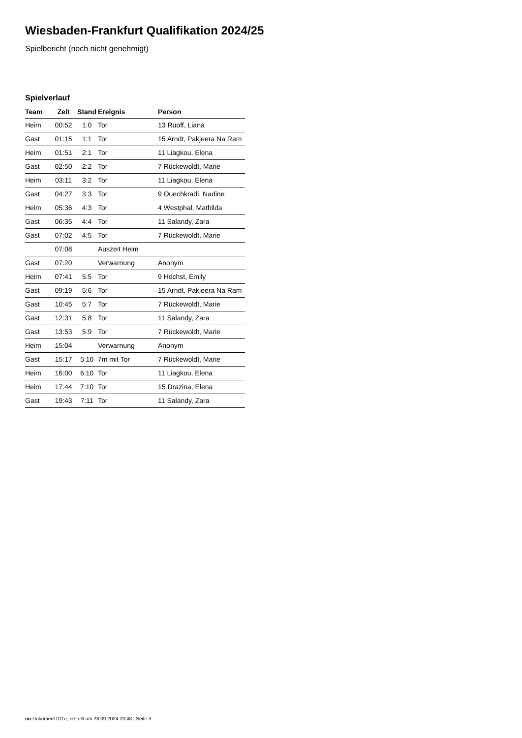Wiesbaden-Frankfurt Qualifikation 2024/25
Spielbericht (noch nicht genehmigt)
Spielverlauf
| Team | Zeit | Stand | Ereignis | Person |
| --- | --- | --- | --- | --- |
| Heim | 00:52 | 1:0 | Tor | 13 Ruoff, Liana |
| Gast | 01:15 | 1:1 | Tor | 15 Arndt, Pakjeera Na Ram |
| Heim | 01:51 | 2:1 | Tor | 11 Liagkou, Elena |
| Gast | 02:50 | 2:2 | Tor | 7 Rückewoldt, Marie |
| Heim | 03:11 | 3:2 | Tor | 11 Liagkou, Elena |
| Gast | 04:27 | 3:3 | Tor | 9 Ouechkradi, Nadine |
| Heim | 05:36 | 4:3 | Tor | 4 Westphal, Mathilda |
| Gast | 06:35 | 4:4 | Tor | 11 Salandy, Zara |
| Gast | 07:02 | 4:5 | Tor | 7 Rückewoldt, Marie |
| | 07:08 | | Auszeit Heim | |
| Gast | 07:20 | | Verwarnung | Anonym |
| Heim | 07:41 | 5:5 | Tor | 9 Höchst, Emily |
| Gast | 09:19 | 5:6 | Tor | 15 Arndt, Pakjeera Na Ram |
| Gast | 10:45 | 5:7 | Tor | 7 Rückewoldt, Marie |
| Gast | 12:31 | 5:8 | Tor | 11 Salandy, Zara |
| Gast | 13:53 | 5:9 | Tor | 7 Rückewoldt, Marie |
| Heim | 15:04 | | Verwarnung | Anonym |
| Gast | 15:17 | 5:10 | 7m mit Tor | 7 Rückewoldt, Marie |
| Heim | 16:00 | 6:10 | Tor | 11 Liagkou, Elena |
| Heim | 17:44 | 7:10 | Tor | 15 Drazina, Elena |
| Gast | 19:43 | 7:11 | Tor | 11 Salandy, Zara |
nu.Dokument 011e, erstellt am 28.09.2024 23:48 | Seite 3